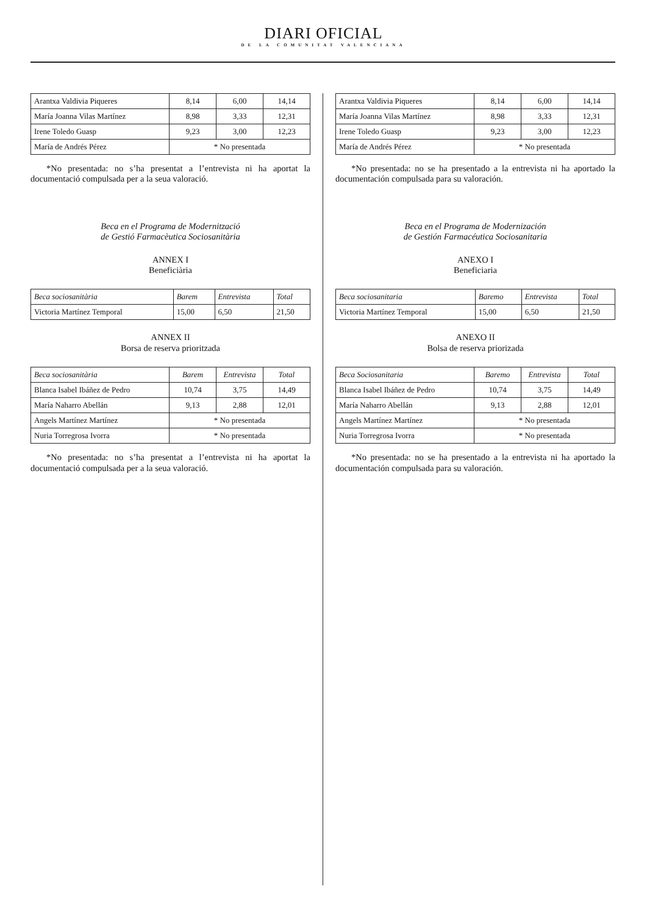DIARI OFICIAL
DE LA COMUNITAT VALENCIANA
| Arantxa Valdivia Piqueres | 8,14 | 6,00 | 14,14 |
| María Joanna Vilas Martínez | 8,98 | 3,33 | 12,31 |
| Irene Toledo Guasp | 9,23 | 3,00 | 12,23 |
| María de Andrés Pérez | * No presentada | | |
*No presentada: no s’ha presentat a l’entrevista ni ha aportat la documentació compulsada per a la seua valoració.
Beca en el Programa de Modernització
de Gestió Farmacèutica Sociosanitària
ANNEX I
Beneficiària
| Beca sociosanitària | Barem | Entrevista | Total |
| --- | --- | --- | --- |
| Victoria Martínez Temporal | 15,00 | 6,50 | 21,50 |
ANNEX II
Borsa de reserva prioritzada
| Beca sociosanitària | Barem | Entrevista | Total |
| --- | --- | --- | --- |
| Blanca Isabel Ibáñez de Pedro | 10,74 | 3,75 | 14,49 |
| María Naharro Abellán | 9,13 | 2,88 | 12,01 |
| Angels Martínez Martínez | * No presentada | | |
| Nuria Torregrosa Ivorra | * No presentada | | |
*No presentada: no s’ha presentat a l’entrevista ni ha aportat la documentació compulsada per a la seua valoració.
| Arantxa Valdivia Piqueres | 8,14 | 6,00 | 14,14 |
| María Joanna Vilas Martínez | 8,98 | 3,33 | 12,31 |
| Irene Toledo Guasp | 9,23 | 3,00 | 12,23 |
| María de Andrés Pérez | * No presentada | | |
*No presentada: no se ha presentado a la entrevista ni ha aportado la documentación compulsada para su valoración.
Beca en el Programa de Modernización
de Gestión Farmacéutica Sociosanitaria
ANEXO I
Beneficiaria
| Beca sociosanitaria | Baremo | Entrevista | Total |
| --- | --- | --- | --- |
| Victoria Martínez Temporal | 15,00 | 6,50 | 21,50 |
ANEXO II
Bolsa de reserva priorizada
| Beca Sociosanitaria | Baremo | Entrevista | Total |
| --- | --- | --- | --- |
| Blanca Isabel Ibáñez de Pedro | 10,74 | 3,75 | 14,49 |
| María Naharro Abellán | 9,13 | 2,88 | 12,01 |
| Angels Martínez Martínez | * No presentada | | |
| Nuria Torregrosa Ivorra | * No presentada | | |
*No presentada: no se ha presentado a la entrevista ni ha aportado la documentación compulsada para su valoración.